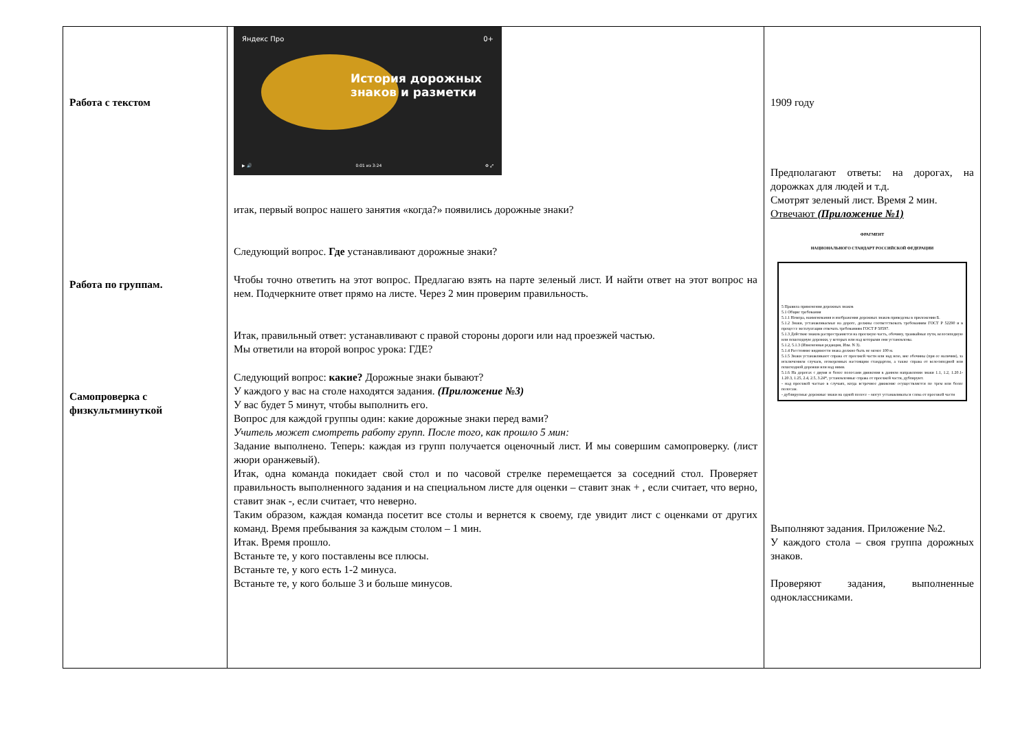| Работа с текстом Работа по группам. Самопроверка с физкультминуткой | Яндекс Про 0+ История дорожных знаков и разметки ▶ 🔊 0:01 из 3:24 ⚙ ⤢ итак, первый вопрос нашего занятия «когда?» появились дорожные знаки? Следующий вопрос. Где устанавливают дорожные знаки? Чтобы точно ответить на этот вопрос. Предлагаю взять на парте зеленый лист. И найти ответ на этот вопрос на нем. Подчеркните ответ прямо на листе. Через 2 мин проверим правильность. Итак, правильный ответ: устанавливают с правой стороны дороги или над проезжей частью. Мы ответили на второй вопрос урока: ГДЕ? Следующий вопрос: какие? Дорожные знаки бывают? У каждого у вас на столе находятся задания. (Приложение №3) У вас будет 5 минут, чтобы выполнить его. Вопрос для каждой группы один: какие дорожные знаки перед вами? Учитель может смотреть работу групп. После того, как прошло 5 мин: Задание выполнено. Теперь: каждая из групп получается оценочный лист. И мы совершим самопроверку. (лист жюри оранжевый). Итак, одна команда покидает свой стол и по часовой стрелке перемещается за соседний стол. Проверяет правильность выполненного задания и на специальном листе для оценки – ставит знак + , если считает, что верно, ставит знак -, если считает, что неверно. Таким образом, каждая команда посетит все столы и вернется к своему, где увидит лист с оценками от других команд. Время пребывания за каждым столом – 1 мин. Итак. Время прошло. Встаньте те, у кого поставлены все плюсы. Встаньте те, у кого есть 1-2 минуса. Встаньте те, у кого больше 3 и больше минусов. | 1909 году Предполагают ответы: на дорогах, на дорожках для людей и т.д. Смотрят зеленый лист. Время 2 мин. Отвечают (Приложение №1) ФРАГМЕНТ НАЦИОНАЛЬНОГО СТАНДАРТ РОССИЙСКОЙ ФЕДЕРАЦИИ 5 Правила применения дорожных знаков 5.1 Общие требования 5.1.1 Номера, наименования и изображения дорожных знаков приведены в приложении Б. 5.1.2 Знаки, устанавливаемые на дороге, должны соответствовать требованиям ГОСТ Р 52290 и в процессе эксплуатации отвечать требованиям ГОСТ Р 50597. 5.1.3 Действие знаков распространяется на проезжую часть, обочину, трамвайные пути, велосипедную или пешеходную дорожки, у которых или над которыми они установлены. 5.1.2, 5.1.3 (Измененная редакция, Изм. N 3). 5.1.4 Расстояние видимости знака должно быть не менее 100 м. 5.1.5 Знаки устанавливают справа от проезжей части или над нею, вне обочины (при ее наличии), за исключением случаев, оговоренных настоящим стандартом, а также справа от велосипедной или пешеходной дорожки или над ними. 5.1.6 На дорогах с двумя и более полосами движения в данном направлении знаки 1.1, 1.2, 1.20.1-1.20.3, 1.25, 2.4, 2.5, 3.24*, установленные справа от проезжей части, дублируют. - над проезжей частью в случаях, когда встречное движение осуществляется по трем или более полосам. - дублируемые дорожные знаки на одной полосе – могут устанавливаться слева от проезжей части Выполняют задания. Приложение №2. У каждого стола – своя группа дорожных знаков. Проверяют задания, выполненные одноклассниками. |